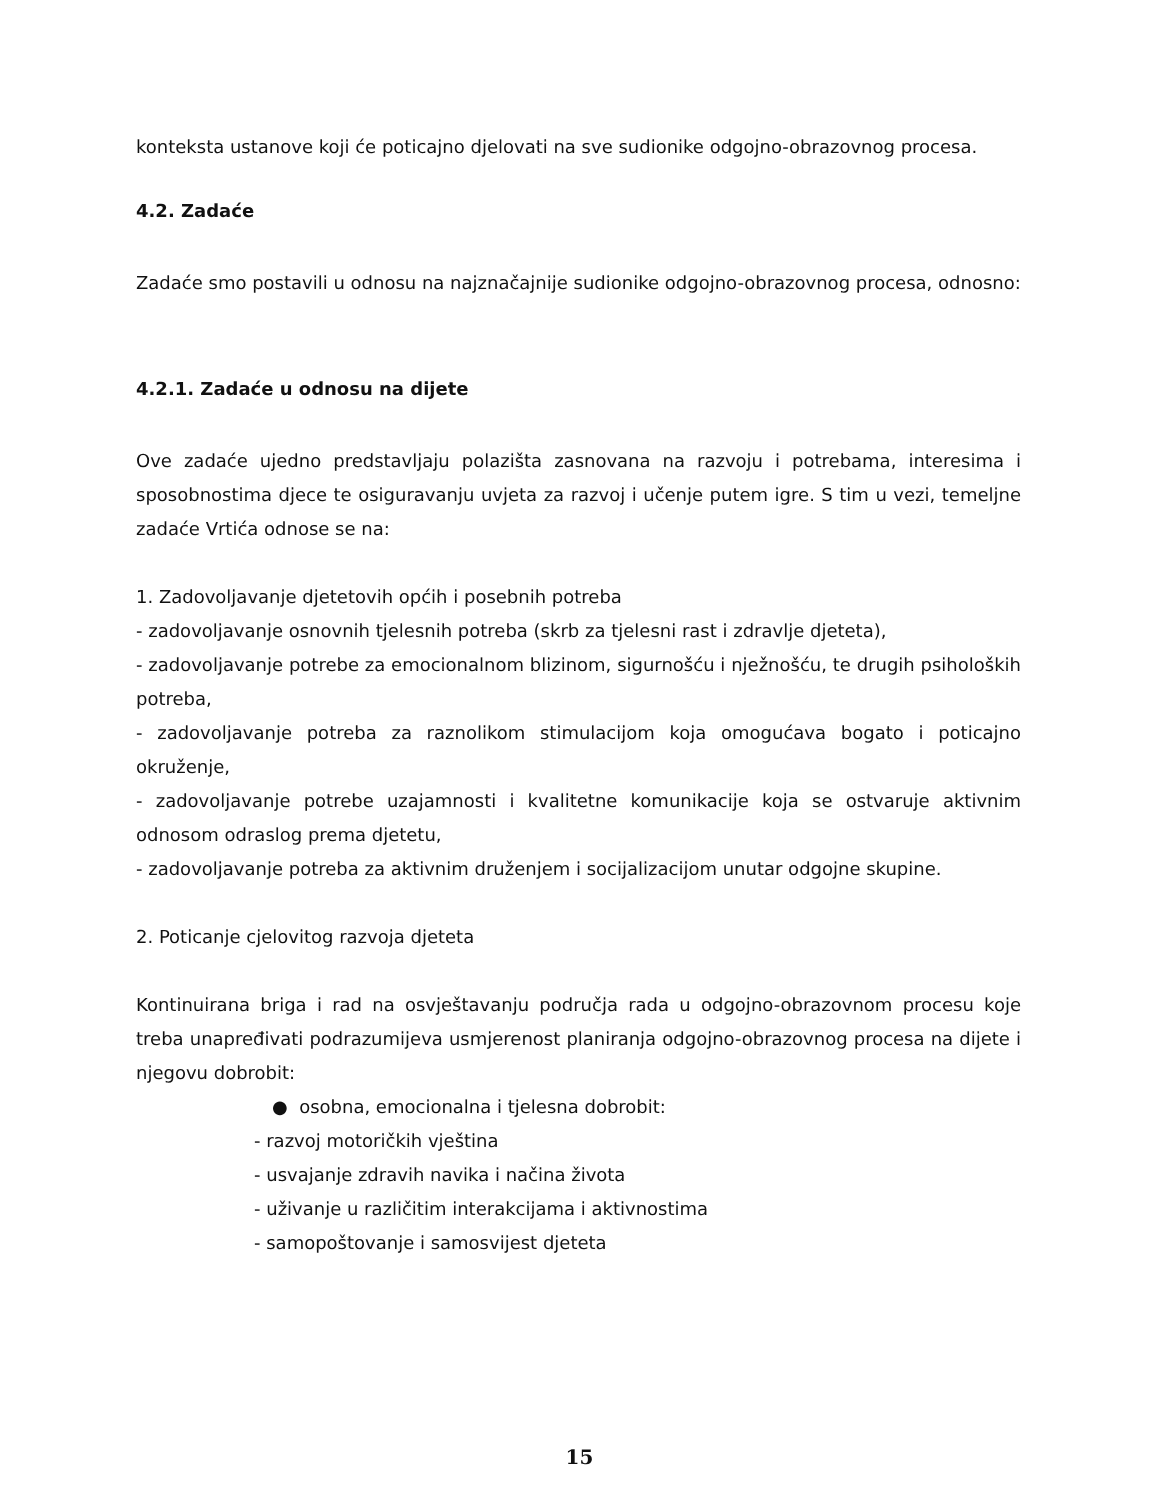konteksta ustanove koji će poticajno djelovati na sve sudionike odgojno-obrazovnog procesa.
4.2. Zadaće
Zadaće smo postavili u odnosu na najznačajnije sudionike odgojno-obrazovnog procesa, odnosno:
4.2.1. Zadaće u odnosu na dijete
Ove zadaće ujedno predstavljaju polazišta zasnovana na razvoju i potrebama, interesima i sposobnostima djece te osiguravanju uvjeta za razvoj i učenje putem igre. S tim u vezi, temeljne zadaće Vrtića odnose se na:
1. Zadovoljavanje djetetovih općih i posebnih potreba
- zadovoljavanje osnovnih tjelesnih potreba (skrb za tjelesni rast i zdravlje djeteta),
- zadovoljavanje potrebe za emocionalnom blizinom, sigurnošću i nježnošću, te drugih psiholoških potreba,
- zadovoljavanje potreba za raznolikom stimulacijom koja omogućava bogato i poticajno okruženje,
- zadovoljavanje potrebe uzajamnosti i kvalitetne komunikacije koja se ostvaruje aktivnim odnosom odraslog prema djetetu,
- zadovoljavanje potreba za aktivnim druženjem i socijalizacijom unutar odgojne skupine.
2. Poticanje cjelovitog razvoja djeteta
Kontinuirana briga i rad na osvještavanju područja rada u odgojno-obrazovnom procesu koje treba unapređivati podrazumijeva usmjerenost planiranja odgojno-obrazovnog procesa na dijete i njegovu dobrobit:
● osobna, emocionalna i tjelesna dobrobit:
- razvoj motoričkih vještina
- usvajanje zdravih navika i načina života
- uživanje u različitim interakcijama i aktivnostima
- samopoštovanje i samosvijest djeteta
15